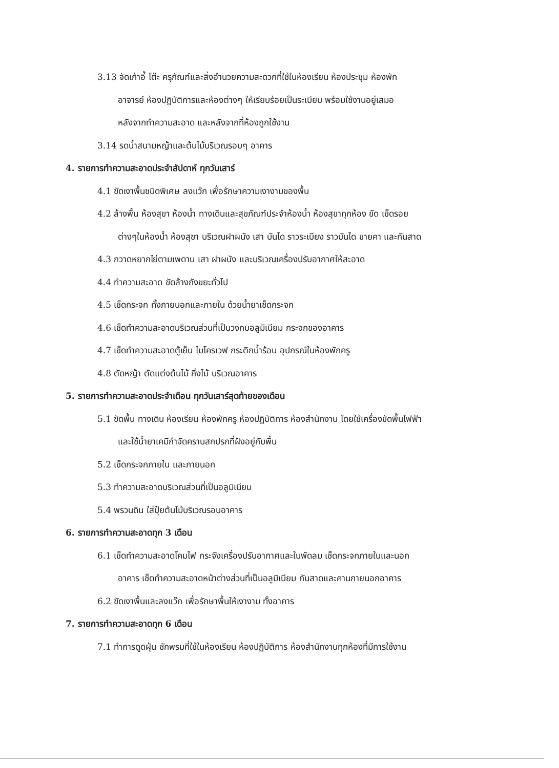3.13 จัดเก้าอี้ โต๊ะ ครุภัณฑ์และสิ่งอำนวยความสะดวกที่ใช้ในห้องเรียน ห้องประชุม ห้องพัก
อาจารย์ ห้องปฏิบัติการและห้องต่างๆ ให้เรียบร้อยเป็นระเบียบ พร้อมใช้งานอยู่เสมอ
หลังจากทำความสะอาด และหลังจากที่ห้องถูกใช้งาน
3.14 รดน้ำสนามหญ้าและต้นไม้บริเวณรอบๆ อาคาร
4. รายการทำความสะอาดประจำสัปดาห์ ทุกวันเสาร์
4.1 ขัดเงาพื้นชนิดพิเศษ ลงแว๊ก เพื่อรักษาความเงางามของพื้น
4.2 ล้างพื้น ห้องสุขา ห้องน้ำ ทางเดินและสุขภัณฑ์ประจำห้องน้ำ ห้องสุขาทุกห้อง ขัด เช็ดรอย
ต่างๆในห้องน้ำ ห้องสุขา บริเวณฝาผนัง เสา บันได ราวระเบียง ราวบันได ชายคา และกันสาด
4.3 กวาดหยากไย่ตามเพดาน เสา ฝาผนัง และบริเวณเครื่องปรับอากาศให้สะอาด
4.4 ทำความสะอาด ขัดล้างถังขยะทั่วไป
4.5 เช็ดกระจก ทั้งภายนอกและภายใน ด้วยน้ำยาเช็ดกระจก
4.6 เช็ดทำความสะอาดบริเวณส่วนที่เป็นวงกบอลูมิเนียม กระจกของอาคาร
4.7 เช็ดทำความสะอาดตู้เย็น ไมโครเวฟ กระติกน้ำร้อน อุปกรณ์ในห้องพักครู
4.8 ตัดหญ้า ตัดแต่งต้นไม้ กิ่งไม้ บริเวณอาคาร
5. รายการทำความสะอาดประจำเดือน ทุกวันเสาร์สุดท้ายของเดือน
5.1 ขัดพื้น ทางเดิน ห้องเรียน ห้องพักครู ห้องปฏิบัติการ ห้องสำนักงาน โดยใช้เครื่องขัดพื้นไฟฟ้า
และใช้น้ำยาเคมีกำจัดคราบสกปรกที่ฝังอยู่กับพื้น
5.2 เช็ดกระจกภายใน และภายนอก
5.3 ทำความสะอาดบริเวณส่วนที่เป็นอลูมิเนียม
5.4 พรวนดิน ใส่ปุ๋ยต้นไม้บริเวณรอบอาคาร
6. รายการทำความสะอาดทุก 3 เดือน
6.1 เช็ดทำความสะอาดโคมไฟ กระจังเครื่องปรับอากาศและใบพัดลม เช็ดกระจกภายในและนอก
อาคาร เช็ดทำความสะอาดหน้าต่างส่วนที่เป็นอลูมิเนียม กันสาดและคานภายนอกอาคาร
6.2 ขัดเงาพื้นและลงแว๊ก เพื่อรักษาพื้นให้เงางาม ทั้งอาคาร
7. รายการทำความสะอาดทุก 6 เดือน
7.1 ทำการดูดฝุ่น ซักพรมที่ใช้ในห้องเรียน ห้องปฏิบัติการ ห้องสำนักงานทุกห้องที่มีการใช้งาน